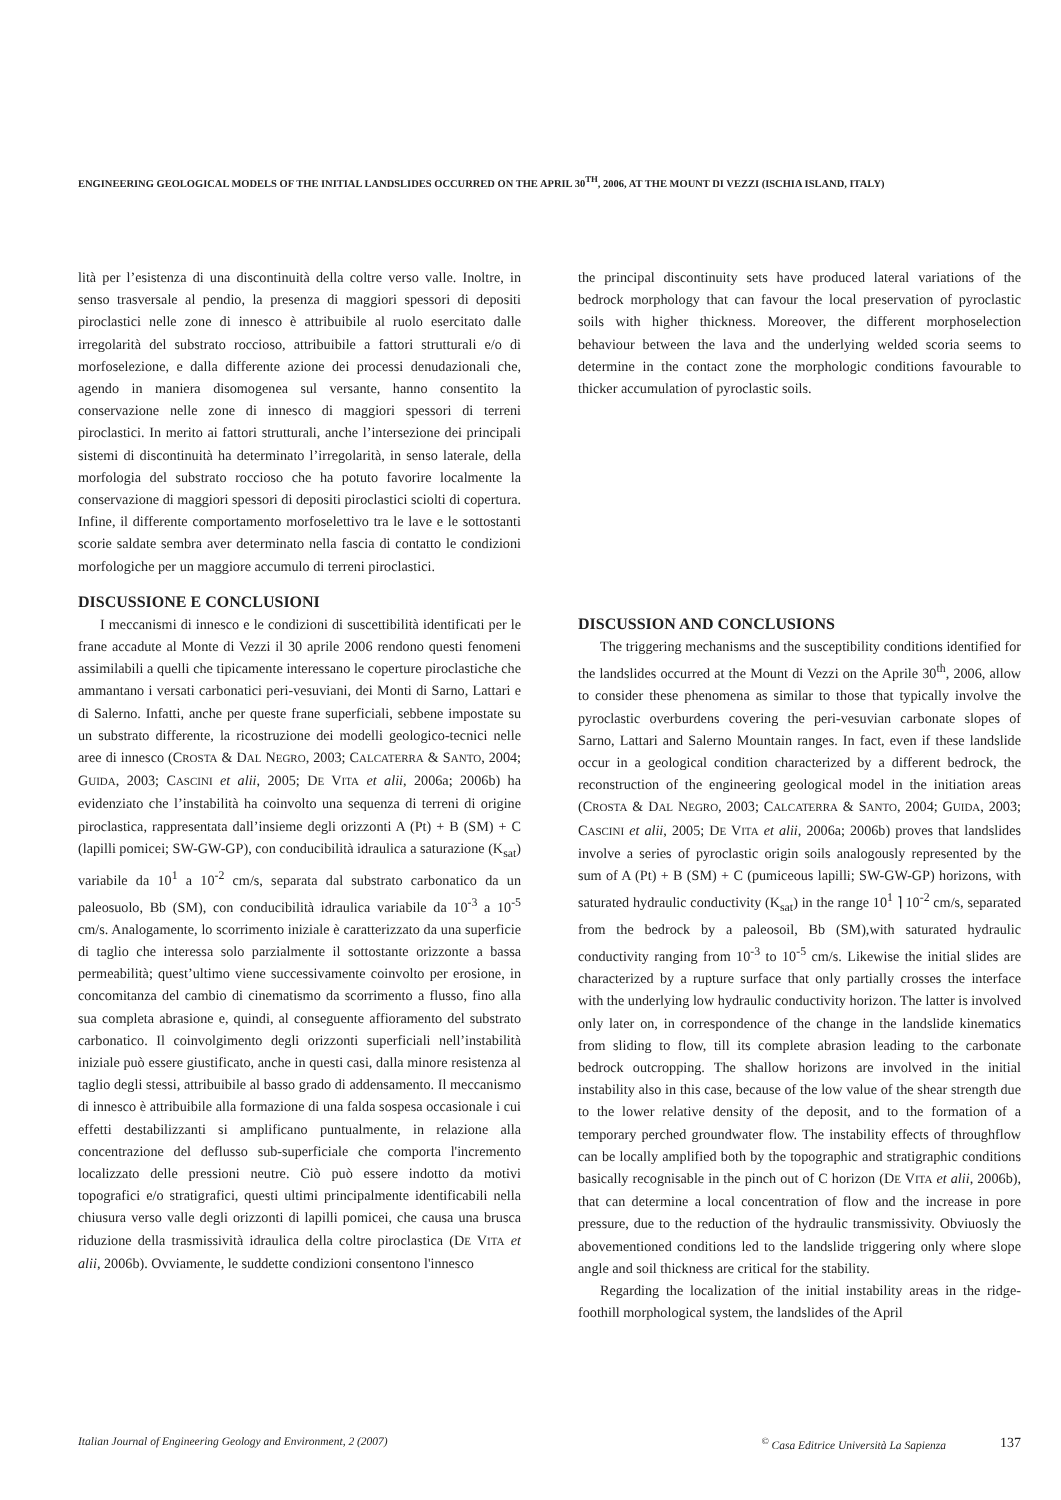ENGINEERING GEOLOGICAL MODELS OF THE INITIAL LANDSLIDES OCCURRED ON THE APRIL 30<sup>TH</sup>, 2006, AT THE MOUNT DI VEZZI (ISCHIA ISLAND, ITALY)
lità per l’esistenza di una discontinuità della coltre verso valle. Inoltre, in senso trasversale al pendio, la presenza di maggiori spessori di depositi piroclastici nelle zone di innesco è attribuibile al ruolo esercitato dalle irregolarità del substrato roccioso, attribuibile a fattori strutturali e/o di morfoselezione, e dalla differente azione dei processi denudazionali che, agendo in maniera disomogenea sul versante, hanno consentito la conservazione nelle zone di innesco di maggiori spessori di terreni piroclastici. In merito ai fattori strutturali, anche l’intersezione dei principali sistemi di discontinuità ha determinato l’irregolarità, in senso laterale, della morfologia del substrato roccioso che ha potuto favorire localmente la conservazione di maggiori spessori di depositi piroclastici sciolti di copertura. Infine, il differente comportamento morfoselettivo tra le lave e le sottostanti scorie saldate sembra aver determinato nella fascia di contatto le condizioni morfologiche per un maggiore accumulo di terreni piroclastici.
DISCUSSIONE E CONCLUSIONI
I meccanismi di innesco e le condizioni di suscettibilità identificati per le frane accadute al Monte di Vezzi il 30 aprile 2006 rendono questi fenomeni assimilabili a quelli che tipicamente interessano le coperture piroclastiche che ammantano i versati carbonatici peri-vesuviani, dei Monti di Sarno, Lattari e di Salerno. Infatti, anche per queste frane superficiali, sebbene impostate su un substrato differente, la ricostruzione dei modelli geologico-tecnici nelle aree di innesco (CROSTA & DAL NEGRO, 2003; CALCATERRA & SANTO, 2004; GUIDA, 2003; CASCINI et alii, 2005; DE VITA et alii, 2006a; 2006b) ha evidenziato che l’instabilità ha coinvolto una sequenza di terreni di origine piroclastica, rappresentata dall’insieme degli orizzonti A (Pt) + B (SM) + C (lapilli pomicei; SW-GW-GP), con conducibilità idraulica a saturazione (K<sub>sat</sub>) variabile da 10<sup>1</sup> a 10<sup>-2</sup> cm/s, separata dal substrato carbonatico da un paleosuolo, Bb (SM), con conducibilità idraulica variabile da 10<sup>-3</sup> a 10<sup>-5</sup> cm/s. Analogamente, lo scorrimento iniziale è caratterizzato da una superficie di taglio che interessa solo parzialmente il sottostante orizzonte a bassa permeabilità; quest’ultimo viene successivamente coinvolto per erosione, in concomitanza del cambio di cinematismo da scorrimento a flusso, fino alla sua completa abrasione e, quindi, al conseguente affioramento del substrato carbonatico. Il coinvolgimento degli orizzonti superficiali nell’instabilità iniziale può essere giustificato, anche in questi casi, dalla minore resistenza al taglio degli stessi, attribuibile al basso grado di addensamento. Il meccanismo di innesco è attribuibile alla formazione di una falda sospesa occasionale i cui effetti destabilizzanti si amplificano puntualmente, in relazione alla concentrazione del deflusso sub-superficiale che comporta l'incremento localizzato delle pressioni neutre. Ciò può essere indotto da motivi topografici e/o stratigrafici, questi ultimi principalmente identificabili nella chiusura verso valle degli orizzonti di lapilli pomicei, che causa una brusca riduzione della trasmissività idraulica della coltre piroclastica (DE VITA et alii, 2006b). Ovviamente, le suddette condizioni consentono l'innesco
the principal discontinuity sets have produced lateral variations of the bedrock morphology that can favour the local preservation of pyroclastic soils with higher thickness. Moreover, the different morphoselection behaviour between the lava and the underlying welded scoria seems to determine in the contact zone the morphologic conditions favourable to thicker accumulation of pyroclastic soils.
DISCUSSION AND CONCLUSIONS
The triggering mechanisms and the susceptibility conditions identified for the landslides occurred at the Mount di Vezzi on the Aprile 30<sup>th</sup>, 2006, allow to consider these phenomena as similar to those that typically involve the pyroclastic overburdens covering the peri-vesuvian carbonate slopes of Sarno, Lattari and Salerno Mountain ranges. In fact, even if these landslide occur in a geological condition characterized by a different bedrock, the reconstruction of the engineering geological model in the initiation areas (CROSTA & DAL NEGRO, 2003; CALCATERRA & SANTO, 2004; GUIDA, 2003; CASCINI et alii, 2005; DE VITA et alii, 2006a; 2006b) proves that landslides involve a series of pyroclastic origin soils analogously represented by the sum of A (Pt) + B (SM) + C (pumiceous lapilli; SW-GW-GP) horizons, with saturated hydraulic conductivity (K<sub>sat</sub>) in the range 10<sup>1</sup> ⌉ 10<sup>-2</sup> cm/s, separated from the bedrock by a paleosoil, Bb (SM),with saturated hydraulic conductivity ranging from 10<sup>-3</sup> to 10<sup>-5</sup> cm/s. Likewise the initial slides are characterized by a rupture surface that only partially crosses the interface with the underlying low hydraulic conductivity horizon. The latter is involved only later on, in correspondence of the change in the landslide kinematics from sliding to flow, till its complete abrasion leading to the carbonate bedrock outcropping. The shallow horizons are involved in the initial instability also in this case, because of the low value of the shear strength due to the lower relative density of the deposit, and to the formation of a temporary perched groundwater flow. The instability effects of throughflow can be locally amplified both by the topographic and stratigraphic conditions basically recognisable in the pinch out of C horizon (DE VITA et alii, 2006b), that can determine a local concentration of flow and the increase in pore pressure, due to the reduction of the hydraulic transmissivity. Obviuosly the abovementioned conditions led to the landslide triggering only where slope angle and soil thickness are critical for the stability.
Regarding the localization of the initial instability areas in the ridge-foothill morphological system, the landslides of the April
Italian Journal of Engineering Geology and Environment, 2 (2007)<sup>©</sup> Casa Editrice Università La Sapienza 137